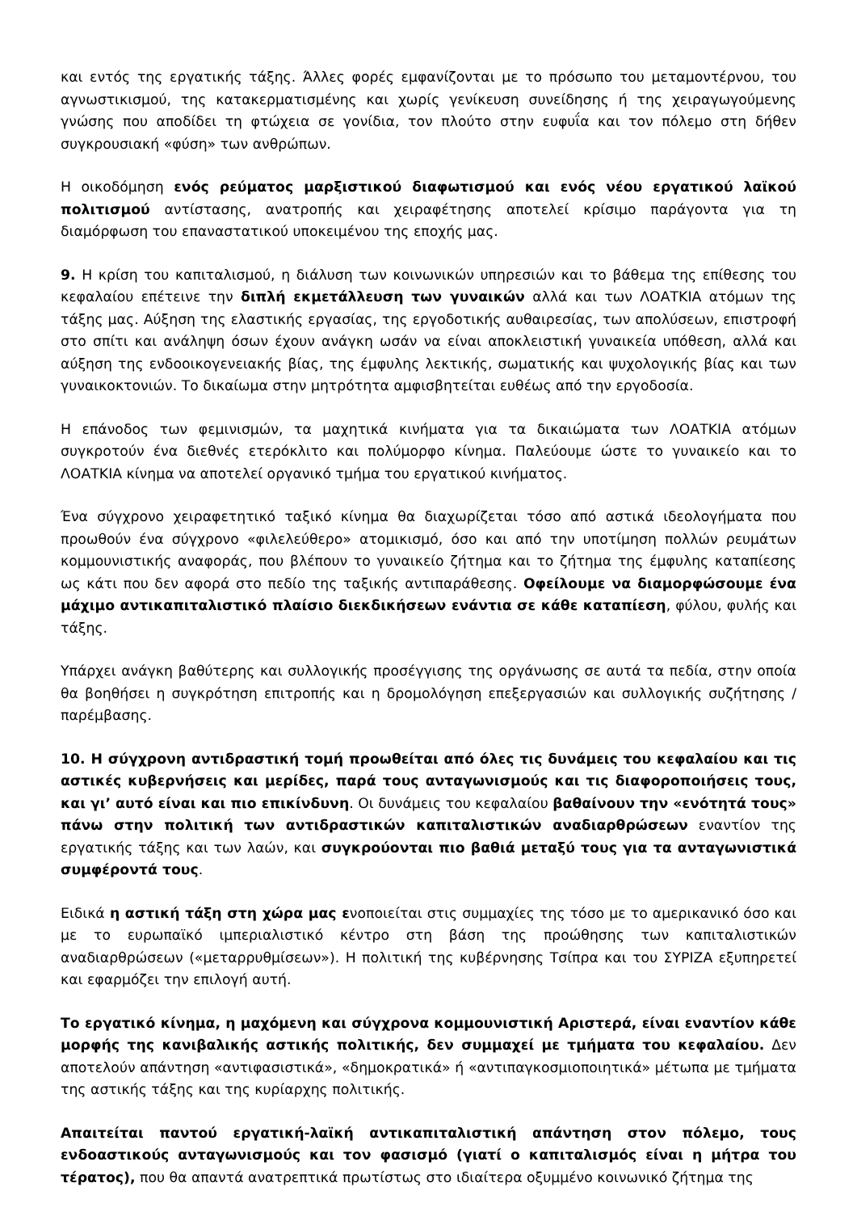και εντός της εργατικής τάξης. Άλλες φορές εμφανίζονται με το πρόσωπο του μεταμοντέρνου, του αγνωστικισμού, της κατακερματισμένης και χωρίς γενίκευση συνείδησης ή της χειραγωγούμενης γνώσης που αποδίδει τη φτώχεια σε γονίδια, τον πλούτο στην ευφυΐα και τον πόλεμο στη δήθεν συγκρουσιακή «φύση» των ανθρώπων.
Η οικοδόμηση ενός ρεύματος μαρξιστικού διαφωτισμού και ενός νέου εργατικού λαϊκού πολιτισμού αντίστασης, ανατροπής και χειραφέτησης αποτελεί κρίσιμο παράγοντα για τη διαμόρφωση του επαναστατικού υποκειμένου της εποχής μας.
9. Η κρίση του καπιταλισμού, η διάλυση των κοινωνικών υπηρεσιών και το βάθεμα της επίθεσης του κεφαλαίου επέτεινε την διπλή εκμετάλλευση των γυναικών αλλά και των ΛΟΑΤΚΙΑ ατόμων της τάξης μας. Αύξηση της ελαστικής εργασίας, της εργοδοτικής αυθαιρεσίας, των απολύσεων, επιστροφή στο σπίτι και ανάληψη όσων έχουν ανάγκη ωσάν να είναι αποκλειστική γυναικεία υπόθεση, αλλά και αύξηση της ενδοοικογενειακής βίας, της έμφυλης λεκτικής, σωματικής και ψυχολογικής βίας και των γυναικοκτονιών. Το δικαίωμα στην μητρότητα αμφισβητείται ευθέως από την εργοδοσία.
Η επάνοδος των φεμινισμών, τα μαχητικά κινήματα για τα δικαιώματα των ΛΟΑΤΚΙΑ ατόμων συγκροτούν ένα διεθνές ετερόκλιτο και πολύμορφο κίνημα. Παλεύουμε ώστε το γυναικείο και το ΛΟΑΤΚΙΑ κίνημα να αποτελεί οργανικό τμήμα του εργατικού κινήματος.
Ένα σύγχρονο χειραφετητικό ταξικό κίνημα θα διαχωρίζεται τόσο από αστικά ιδεολογήματα που προωθούν ένα σύγχρονο «φιλελεύθερο» ατομικισμό, όσο και από την υποτίμηση πολλών ρευμάτων κομμουνιστικής αναφοράς, που βλέπουν το γυναικείο ζήτημα και το ζήτημα της έμφυλης καταπίεσης ως κάτι που δεν αφορά στο πεδίο της ταξικής αντιπαράθεσης. Οφείλουμε να διαμορφώσουμε ένα μάχιμο αντικαπιταλιστικό πλαίσιο διεκδικήσεων ενάντια σε κάθε καταπίεση, φύλου, φυλής και τάξης.
Υπάρχει ανάγκη βαθύτερης και συλλογικής προσέγγισης της οργάνωσης σε αυτά τα πεδία, στην οποία θα βοηθήσει η συγκρότηση επιτροπής και η δρομολόγηση επεξεργασιών και συλλογικής συζήτησης / παρέμβασης.
10. Η σύγχρονη αντιδραστική τομή προωθείται από όλες τις δυνάμεις του κεφαλαίου και τις αστικές κυβερνήσεις και μερίδες, παρά τους ανταγωνισμούς και τις διαφοροποιήσεις τους, και γι’ αυτό είναι και πιο επικίνδυνη. Οι δυνάμεις του κεφαλαίου βαθαίνουν την «ενότητά τους» πάνω στην πολιτική των αντιδραστικών καπιταλιστικών αναδιαρθρώσεων εναντίον της εργατικής τάξης και των λαών, και συγκρούονται πιο βαθιά μεταξύ τους για τα ανταγωνιστικά συμφέροντά τους.
Ειδικά η αστική τάξη στη χώρα μας ενοποιείται στις συμμαχίες της τόσο με το αμερικανικό όσο και με το ευρωπαϊκό ιμπεριαλιστικό κέντρο στη βάση της προώθησης των καπιταλιστικών αναδιαρθρώσεων («μεταρρυθμίσεων»). Η πολιτική της κυβέρνησης Τσίπρα και του ΣΥΡΙΖΑ εξυπηρετεί και εφαρμόζει την επιλογή αυτή.
Το εργατικό κίνημα, η μαχόμενη και σύγχρονα κομμουνιστική Αριστερά, είναι εναντίον κάθε μορφής της κανιβαλικής αστικής πολιτικής, δεν συμμαχεί με τμήματα του κεφαλαίου. Δεν αποτελούν απάντηση «αντιφασιστικά», «δημοκρατικά» ή «αντιπαγκοσμιοποιητικά» μέτωπα με τμήματα της αστικής τάξης και της κυρίαρχης πολιτικής.
Απαιτείται παντού εργατική-λαϊκή αντικαπιταλιστική απάντηση στον πόλεμο, τους ενδοαστικούς ανταγωνισμούς και τον φασισμό (γιατί ο καπιταλισμός είναι η μήτρα του τέρατος), που θα απαντά ανατρεπτικά πρωτίστως στο ιδιαίτερα οξυμμένο κοινωνικό ζήτημα της